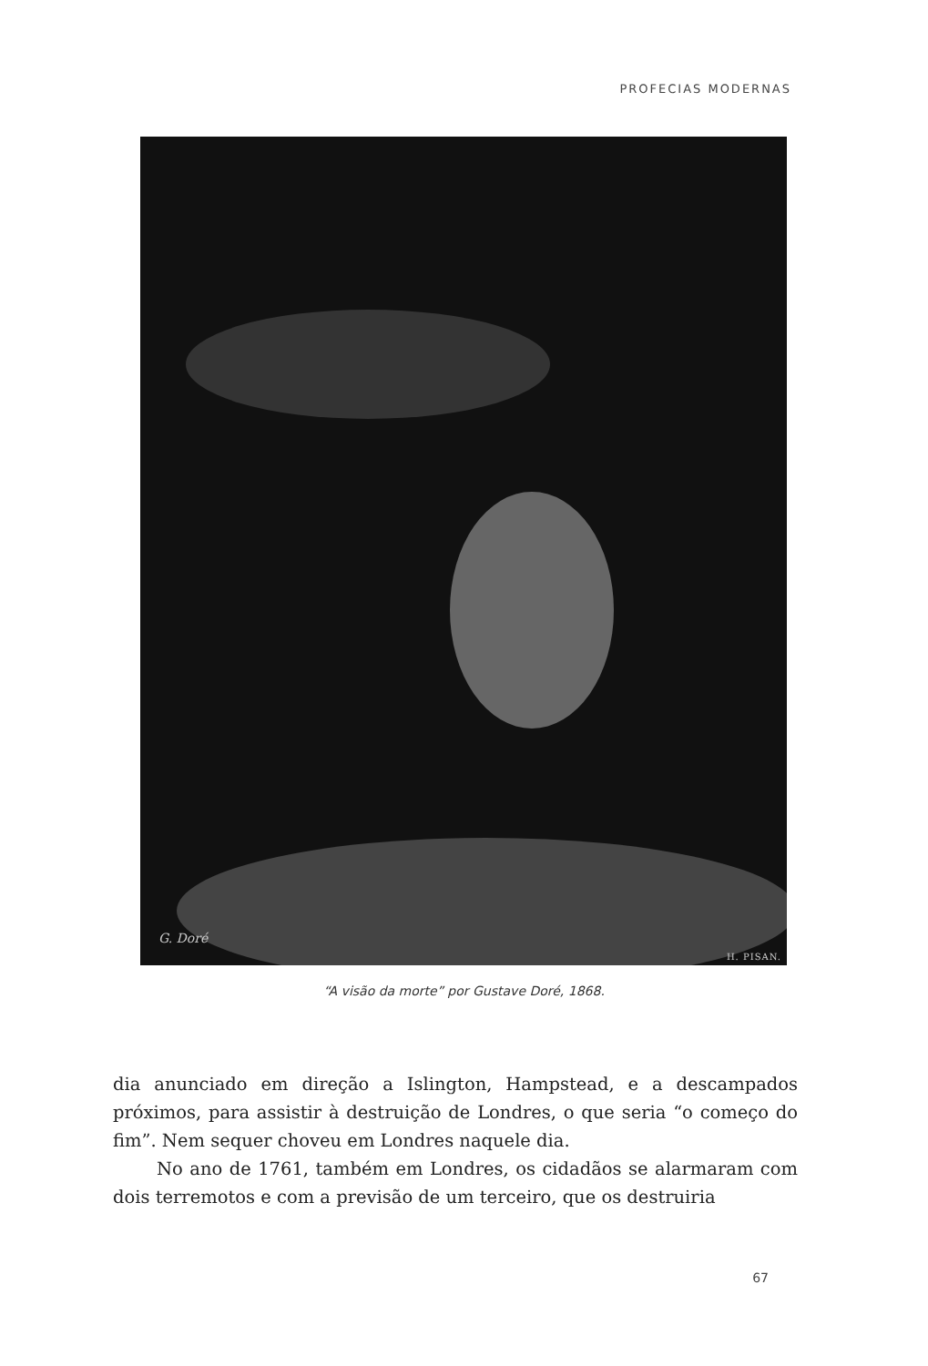PROFECIAS MODERNAS
G. Doré
H. PISAN.
“A visão da morte” por Gustave Doré, 1868.
dia anunciado em direção a Islington, Hampstead, e a descampados próximos, para assistir à destruição de Londres, o que seria “o começo do fim”. Nem sequer choveu em Londres naquele dia.
No ano de 1761, também em Londres, os cidadãos se alarmaram com dois terremotos e com a previsão de um terceiro, que os destruiria
67